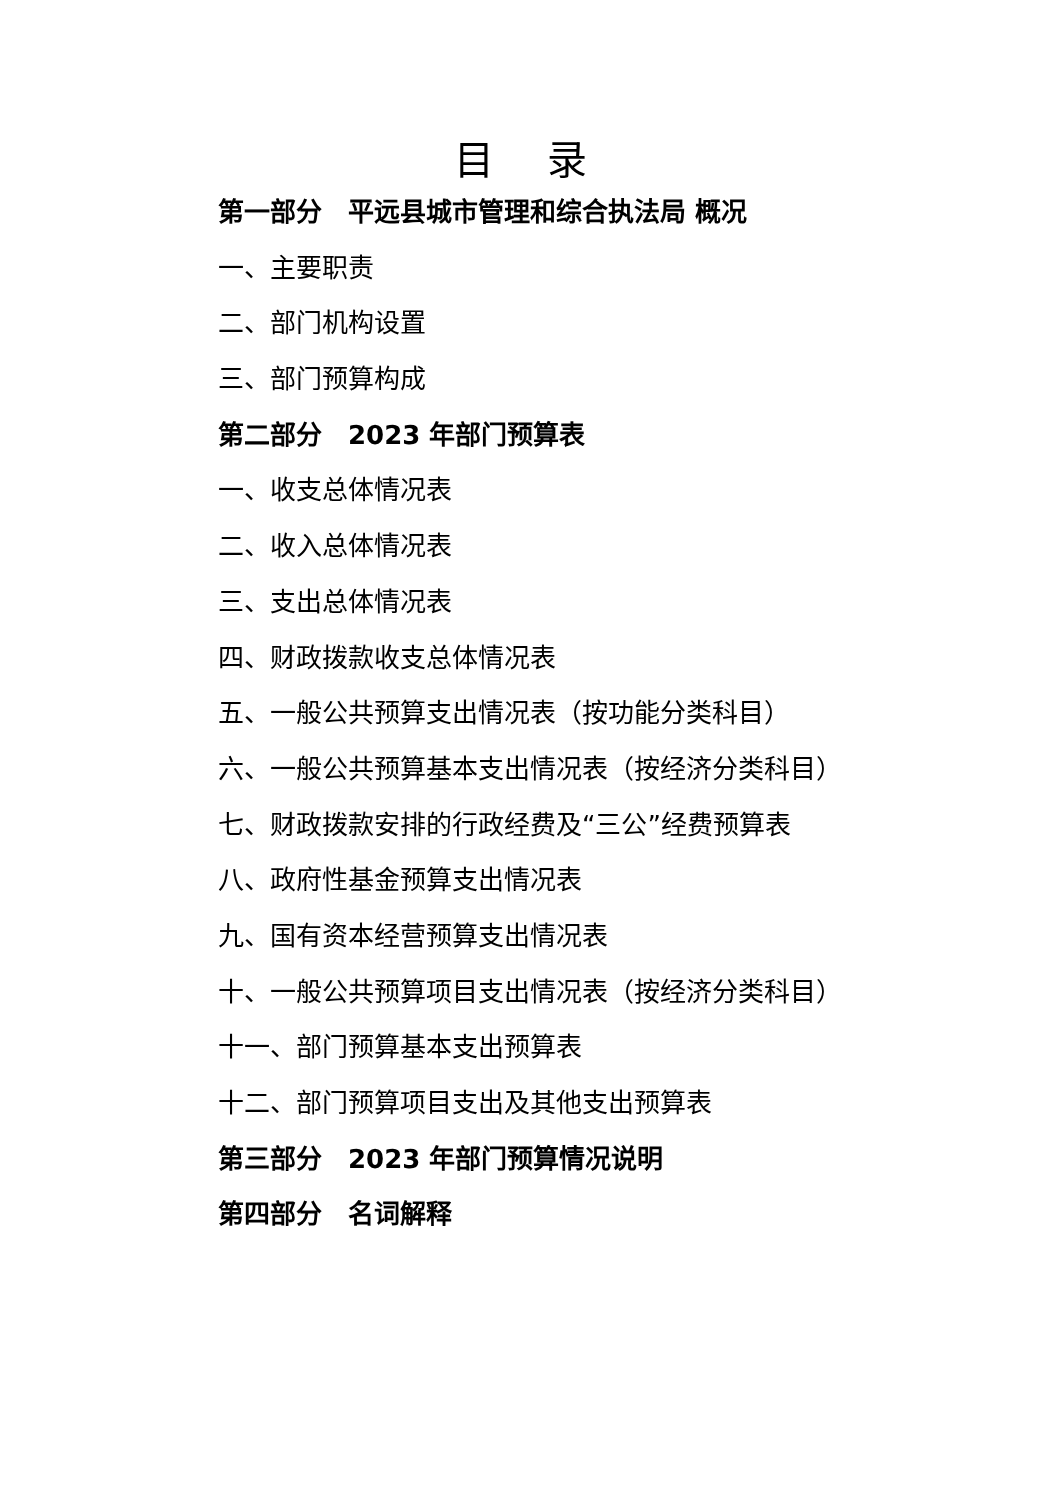目 录
第一部分　平远县城市管理和综合执法局 概况
一、主要职责
二、部门机构设置
三、部门预算构成
第二部分　2023 年部门预算表
一、收支总体情况表
二、收入总体情况表
三、支出总体情况表
四、财政拨款收支总体情况表
五、一般公共预算支出情况表（按功能分类科目）
六、一般公共预算基本支出情况表（按经济分类科目）
七、财政拨款安排的行政经费及“三公”经费预算表
八、政府性基金预算支出情况表
九、国有资本经营预算支出情况表
十、一般公共预算项目支出情况表（按经济分类科目）
十一、部门预算基本支出预算表
十二、部门预算项目支出及其他支出预算表
第三部分　2023 年部门预算情况说明
第四部分　名词解释